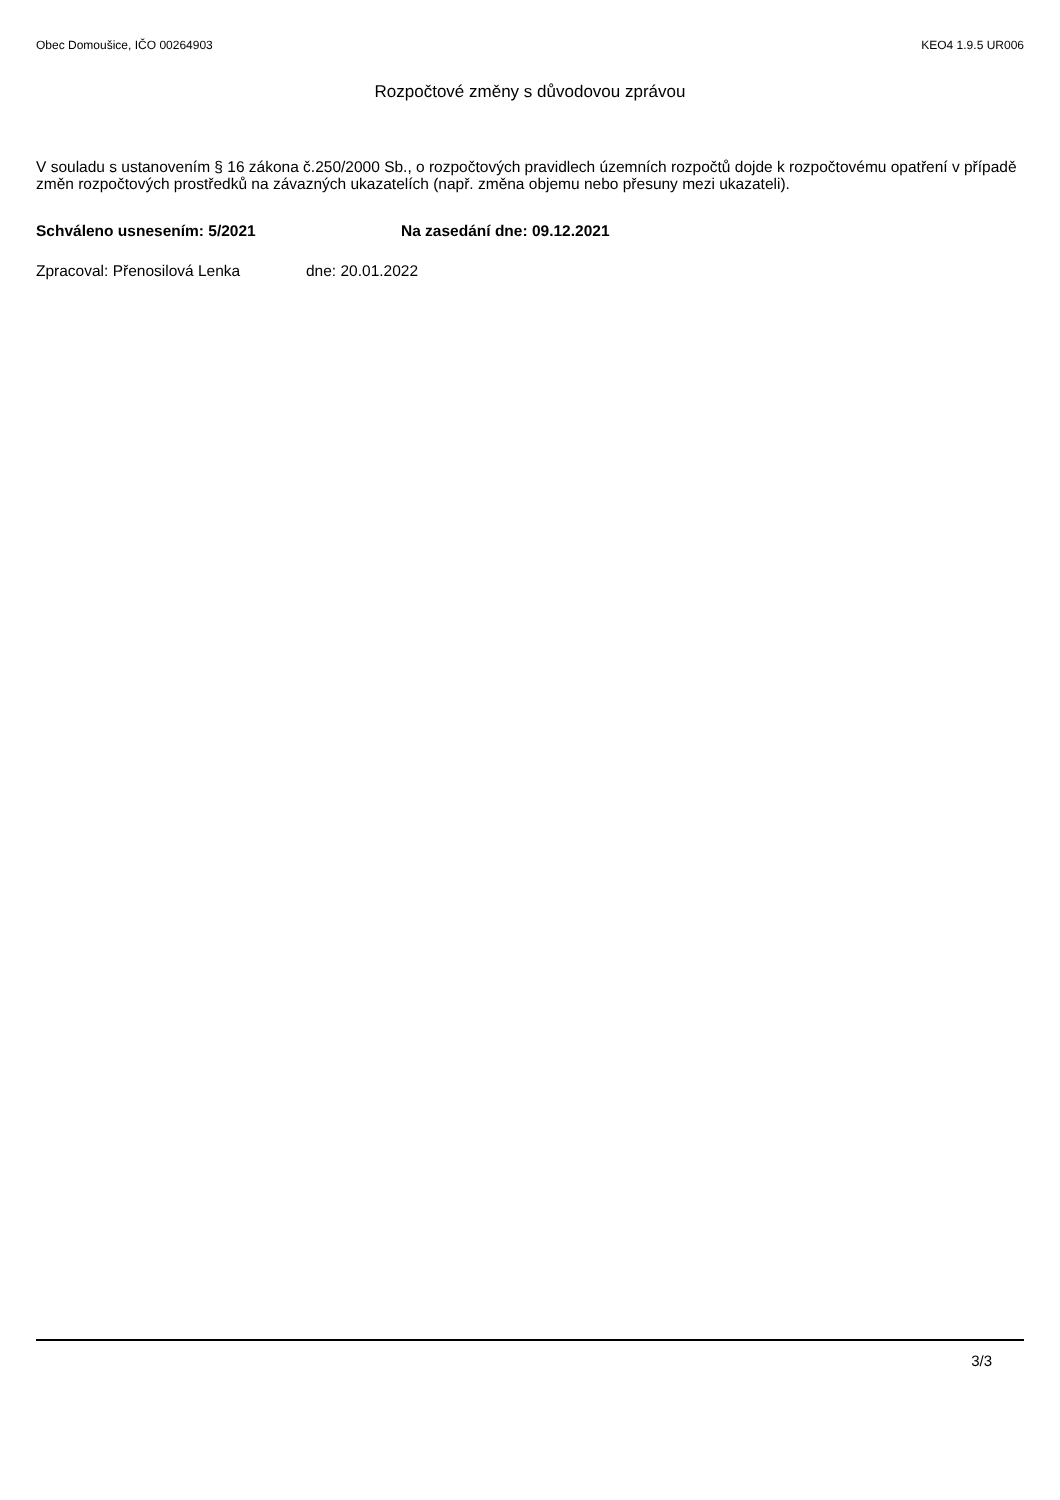Obec Domoušice, IČO 00264903 KEO4 1.9.5 UR006
Rozpočtové změny s důvodovou zprávou
V souladu s ustanovením § 16 zákona č.250/2000 Sb., o rozpočtových pravidlech územních rozpočtů dojde k rozpočtovému opatření v případě změn rozpočtových prostředků na závazných ukazatelích (např. změna objemu nebo přesuny mezi ukazateli).
Schváleno usnesením: 5/2021 Na zasedání dne: 09.12.2021
Zpracoval: Přenosilová Lenka dne: 20.01.2022
3/3